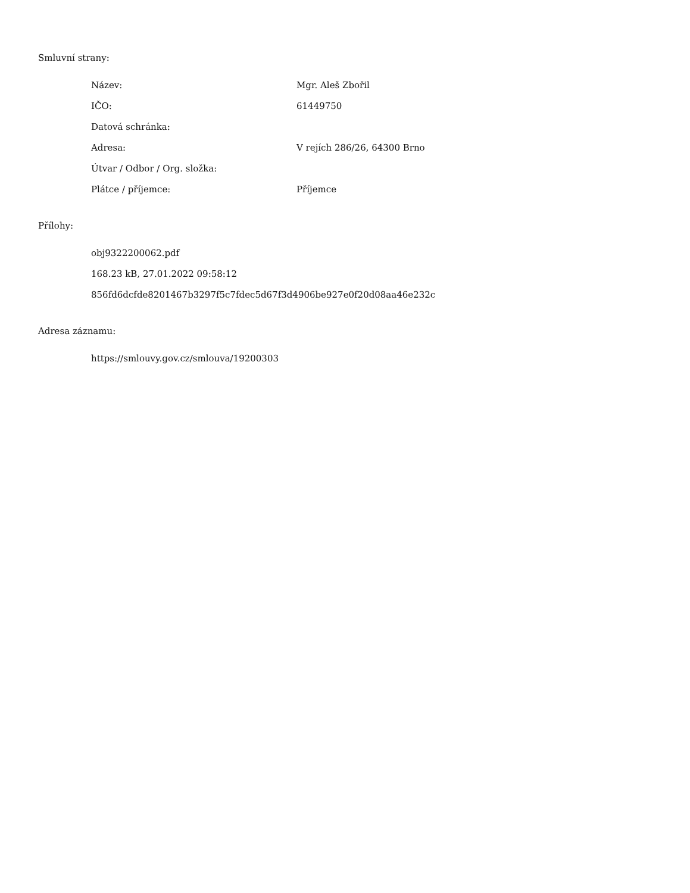Smluvní strany:
| Název: | Mgr. Aleš Zbořil |
| IČO: | 61449750 |
| Datová schránka: | |
| Adresa: | V rejích 286/26, 64300 Brno |
| Útvar / Odbor / Org. složka: | |
| Plátce / příjemce: | Příjemce |
Přílohy:
obj9322200062.pdf
168.23 kB, 27.01.2022 09:58:12
856fd6dcfde8201467b3297f5c7fdec5d67f3d4906be927e0f20d08aa46e232c
Adresa záznamu:
https://smlouvy.gov.cz/smlouva/19200303